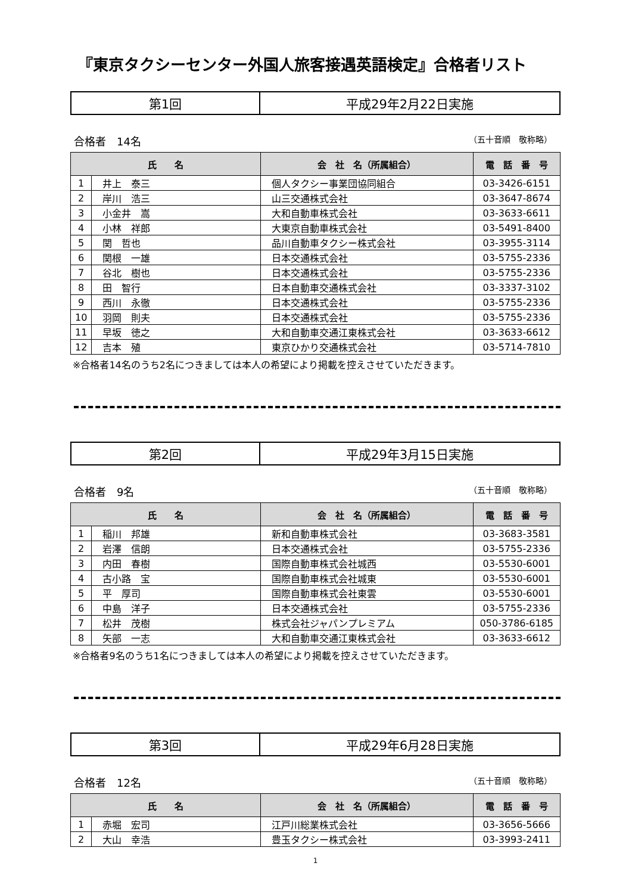『東京タクシーセンター外国人旅客接遇英語検定』合格者リスト
| 第1回 | 平成29年2月22日実施 |
合格者　14名 （五十音順　敬称略）
| 氏 名 | | 会 社 名（所属組合） | 電 話 番 号 |
| --- | --- | --- | --- |
| 1 | 井上 泰三 | 個人タクシー事業団協同組合 | 03-3426-6151 |
| 2 | 岸川 浩三 | 山三交通株式会社 | 03-3647-8674 |
| 3 | 小金井 嵩 | 大和自動車株式会社 | 03-3633-6611 |
| 4 | 小林 祥郎 | 大東京自動車株式会社 | 03-5491-8400 |
| 5 | 関 哲也 | 品川自動車タクシー株式会社 | 03-3955-3114 |
| 6 | 関根 一雄 | 日本交通株式会社 | 03-5755-2336 |
| 7 | 谷北 樹也 | 日本交通株式会社 | 03-5755-2336 |
| 8 | 田 智行 | 日本自動車交通株式会社 | 03-3337-3102 |
| 9 | 西川 永徹 | 日本交通株式会社 | 03-5755-2336 |
| 10 | 羽岡 則夫 | 日本交通株式会社 | 03-5755-2336 |
| 11 | 早坂 徳之 | 大和自動車交通江東株式会社 | 03-3633-6612 |
| 12 | 吉本 殖 | 東京ひかり交通株式会社 | 03-5714-7810 |
※合格者14名のうち2名につきましては本人の希望により掲載を控えさせていただきます。
| 第2回 | 平成29年3月15日実施 |
合格者　9名 （五十音順　敬称略）
| 氏 名 | | 会 社 名（所属組合） | 電 話 番 号 |
| --- | --- | --- | --- |
| 1 | 稲川 邦雄 | 新和自動車株式会社 | 03-3683-3581 |
| 2 | 岩澤 信朗 | 日本交通株式会社 | 03-5755-2336 |
| 3 | 内田 春樹 | 国際自動車株式会社城西 | 03-5530-6001 |
| 4 | 古小路 宝 | 国際自動車株式会社城東 | 03-5530-6001 |
| 5 | 平 厚司 | 国際自動車株式会社東雲 | 03-5530-6001 |
| 6 | 中島 洋子 | 日本交通株式会社 | 03-5755-2336 |
| 7 | 松井 茂樹 | 株式会社ジャパンプレミアム | 050-3786-6185 |
| 8 | 矢部 一志 | 大和自動車交通江東株式会社 | 03-3633-6612 |
※合格者9名のうち1名につきましては本人の希望により掲載を控えさせていただきます。
| 第3回 | 平成29年6月28日実施 |
合格者　12名 （五十音順　敬称略）
| 氏 名 | | 会 社 名（所属組合） | 電 話 番 号 |
| --- | --- | --- | --- |
| 1 | 赤堀 宏司 | 江戸川総業株式会社 | 03-3656-5666 |
| 2 | 大山 幸浩 | 豊玉タクシー株式会社 | 03-3993-2411 |
1